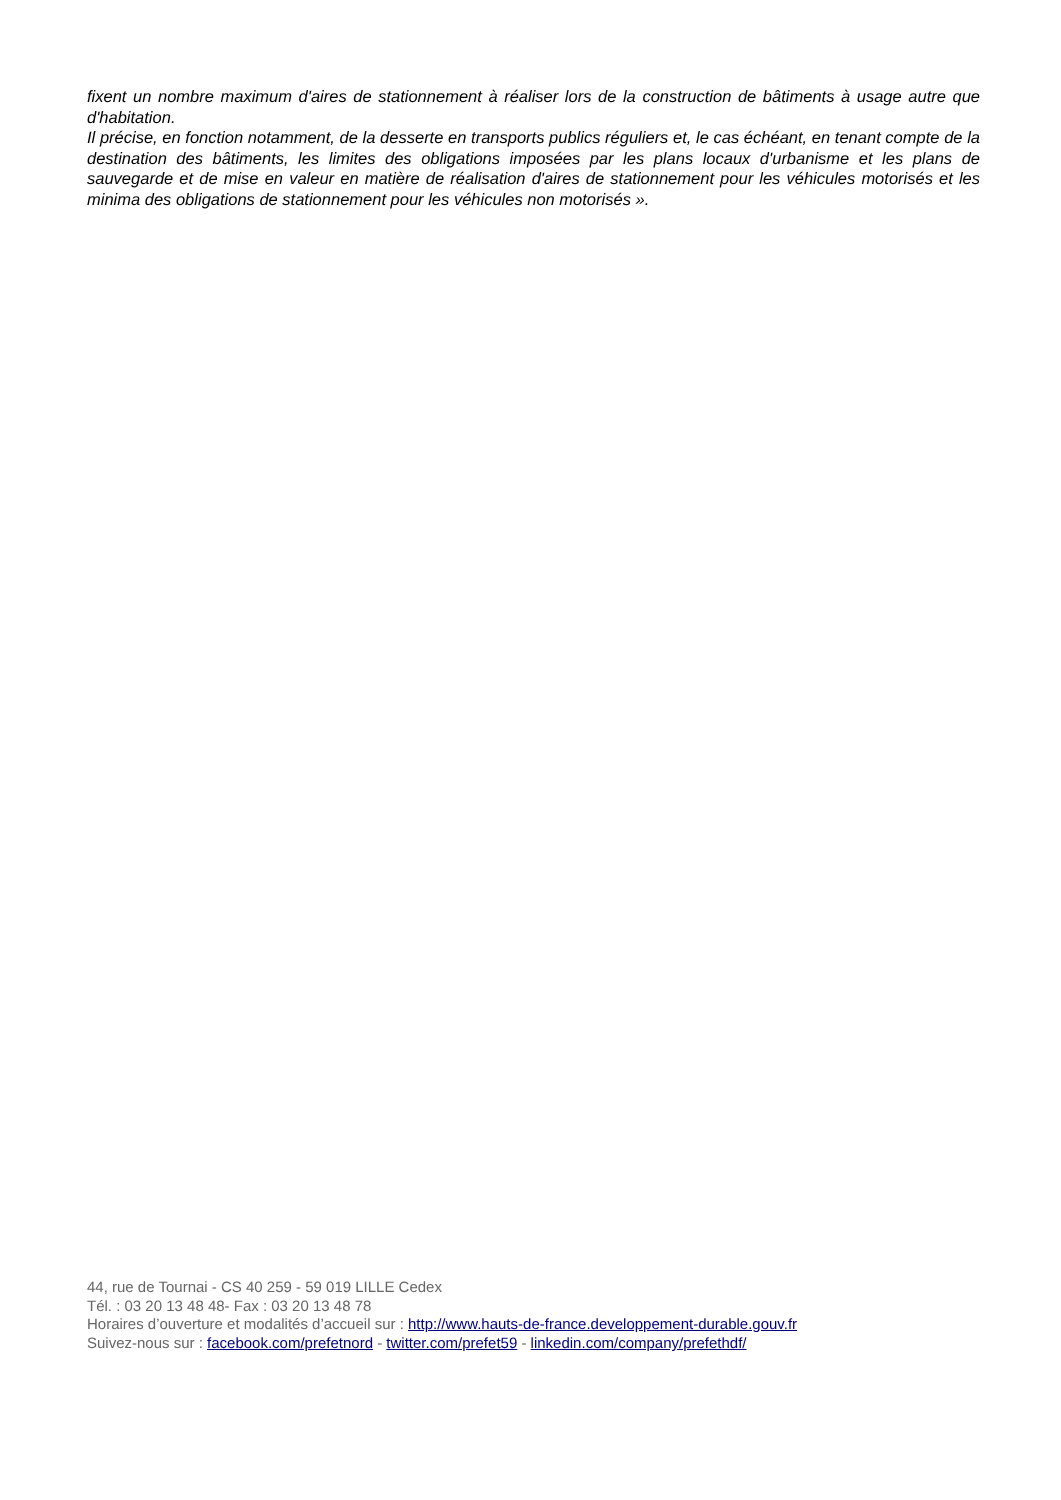fixent un nombre maximum d'aires de stationnement à réaliser lors de la construction de bâtiments à usage autre que d'habitation.
Il précise, en fonction notamment, de la desserte en transports publics réguliers et, le cas échéant, en tenant compte de la destination des bâtiments, les limites des obligations imposées par les plans locaux d'urbanisme et les plans de sauvegarde et de mise en valeur en matière de réalisation d'aires de stationnement pour les véhicules motorisés et les minima des obligations de stationnement pour les véhicules non motorisés ».
44, rue de Tournai - CS 40 259 - 59 019 LILLE Cedex
Tél. : 03 20 13 48 48- Fax : 03 20 13 48 78
Horaires d’ouverture et modalités d’accueil sur : http://www.hauts-de-france.developpement-durable.gouv.fr
Suivez-nous sur : facebook.com/prefetnord - twitter.com/prefet59 - linkedin.com/company/prefethdf/